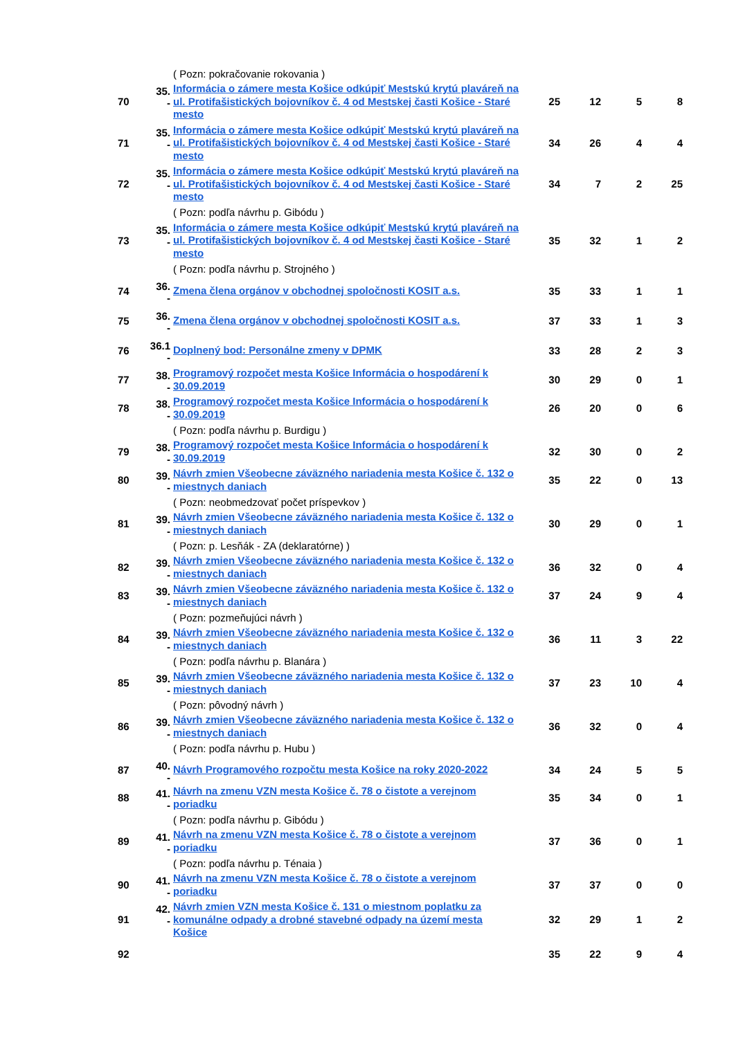| | | ( Pozn: pokračovanie rokovania ) | | | | |
| 70 | 35. - | Informácia o zámere mesta Košice odkúpiť Mestskú krytú plaváreň na ul. Protifašistických bojovníkov č. 4 od Mestskej časti Košice - Staré mesto | 25 | 12 | 5 | 8 |
| 71 | 35. - | Informácia o zámere mesta Košice odkúpiť Mestskú krytú plaváreň na ul. Protifašistických bojovníkov č. 4 od Mestskej časti Košice - Staré mesto | 34 | 26 | 4 | 4 |
| 72 | 35. - | Informácia o zámere mesta Košice odkúpiť Mestskú krytú plaváreň na ul. Protifašistických bojovníkov č. 4 od Mestskej časti Košice - Staré mesto | 34 | 7 | 2 | 25 |
| | | ( Pozn: podľa návrhu p. Gibódu ) | | | | |
| 73 | 35. - | Informácia o zámere mesta Košice odkúpiť Mestskú krytú plaváreň na ul. Protifašistických bojovníkov č. 4 od Mestskej časti Košice - Staré mesto | 35 | 32 | 1 | 2 |
| | | ( Pozn: podľa návrhu p. Strojného ) | | | | |
| 74 | 36. - | Zmena člena orgánov v obchodnej spoločnosti KOSIT a.s. | 35 | 33 | 1 | 1 |
| 75 | 36. - | Zmena člena orgánov v obchodnej spoločnosti KOSIT a.s. | 37 | 33 | 1 | 3 |
| 76 | 36.1 - | Doplnený bod: Personálne zmeny v DPMK | 33 | 28 | 2 | 3 |
| 77 | 38. - | Programový rozpočet mesta Košice Informácia o hospodárení k 30.09.2019 | 30 | 29 | 0 | 1 |
| 78 | 38. - | Programový rozpočet mesta Košice Informácia o hospodárení k 30.09.2019 | 26 | 20 | 0 | 6 |
| | | ( Pozn: podľa návrhu p. Burdigu ) | | | | |
| 79 | 38. - | Programový rozpočet mesta Košice Informácia o hospodárení k 30.09.2019 | 32 | 30 | 0 | 2 |
| 80 | 39. - | Návrh zmien Všeobecne záväzného nariadenia mesta Košice č. 132 o miestnych daniach | 35 | 22 | 0 | 13 |
| | | ( Pozn: neobmedzovať počet príspevkov ) | | | | |
| 81 | 39. - | Návrh zmien Všeobecne záväzného nariadenia mesta Košice č. 132 o miestnych daniach | 30 | 29 | 0 | 1 |
| | | ( Pozn: p. Lesňák - ZA (deklaratórne) ) | | | | |
| 82 | 39. - | Návrh zmien Všeobecne záväzného nariadenia mesta Košice č. 132 o miestnych daniach | 36 | 32 | 0 | 4 |
| 83 | 39. - | Návrh zmien Všeobecne záväzného nariadenia mesta Košice č. 132 o miestnych daniach | 37 | 24 | 9 | 4 |
| | | ( Pozn: pozmeňujúci návrh ) | | | | |
| 84 | 39. - | Návrh zmien Všeobecne záväzného nariadenia mesta Košice č. 132 o miestnych daniach | 36 | 11 | 3 | 22 |
| | | ( Pozn: podľa návrhu p. Blanára ) | | | | |
| 85 | 39. - | Návrh zmien Všeobecne záväzného nariadenia mesta Košice č. 132 o miestnych daniach | 37 | 23 | 10 | 4 |
| | | ( Pozn: pôvodný návrh ) | | | | |
| 86 | 39. - | Návrh zmien Všeobecne záväzného nariadenia mesta Košice č. 132 o miestnych daniach | 36 | 32 | 0 | 4 |
| | | ( Pozn: podľa návrhu p. Hubu ) | | | | |
| 87 | 40. - | Návrh Programového rozpočtu mesta Košice na roky 2020-2022 | 34 | 24 | 5 | 5 |
| 88 | 41. - | Návrh na zmenu VZN mesta Košice č. 78 o čistote a verejnom poriadku | 35 | 34 | 0 | 1 |
| | | ( Pozn: podľa návrhu p. Gibódu ) | | | | |
| 89 | 41. - | Návrh na zmenu VZN mesta Košice č. 78 o čistote a verejnom poriadku | 37 | 36 | 0 | 1 |
| | | ( Pozn: podľa návrhu p. Ténaia ) | | | | |
| 90 | 41. - | Návrh na zmenu VZN mesta Košice č. 78 o čistote a verejnom poriadku | 37 | 37 | 0 | 0 |
| 91 | 42. - | Návrh zmien VZN mesta Košice č. 131 o miestnom poplatku za komunálne odpady a drobné stavebné odpady na území mesta Košice | 32 | 29 | 1 | 2 |
| 92 | | | 35 | 22 | 9 | 4 |